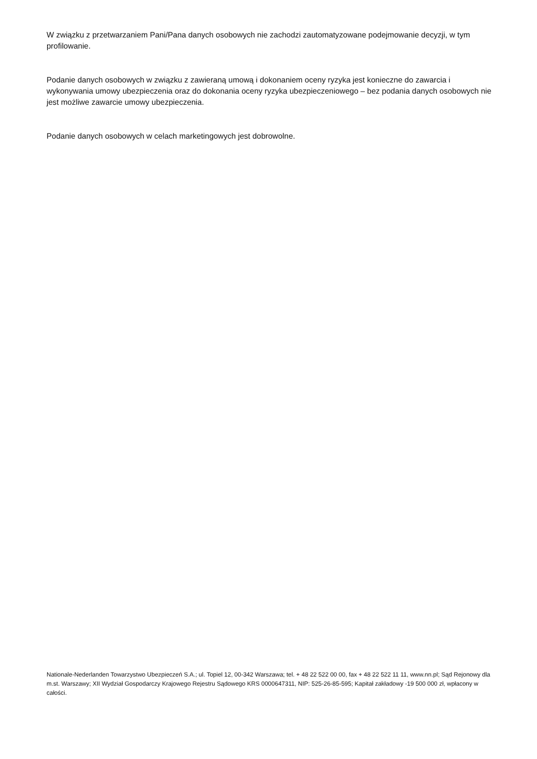W związku z przetwarzaniem Pani/Pana danych osobowych nie zachodzi zautomatyzowane podejmowanie decyzji, w tym profilowanie.
Podanie danych osobowych w związku z zawieraną umową i dokonaniem oceny ryzyka jest konieczne do zawarcia i wykonywania umowy ubezpieczenia oraz do dokonania oceny ryzyka ubezpieczeniowego – bez podania danych osobowych nie jest możliwe zawarcie umowy ubezpieczenia.
Podanie danych osobowych w celach marketingowych jest dobrowolne.
Nationale-Nederlanden Towarzystwo Ubezpieczeń S.A.; ul. Topiel 12, 00-342 Warszawa; tel. + 48 22 522 00 00, fax + 48 22 522 11 11, www.nn.pl; Sąd Rejonowy dla m.st. Warszawy; XII Wydział Gospodarczy Krajowego Rejestru Sądowego KRS 0000647311, NIP: 525-26-85-595; Kapitał zakładowy -19 500 000 zł, wpłacony w całości.